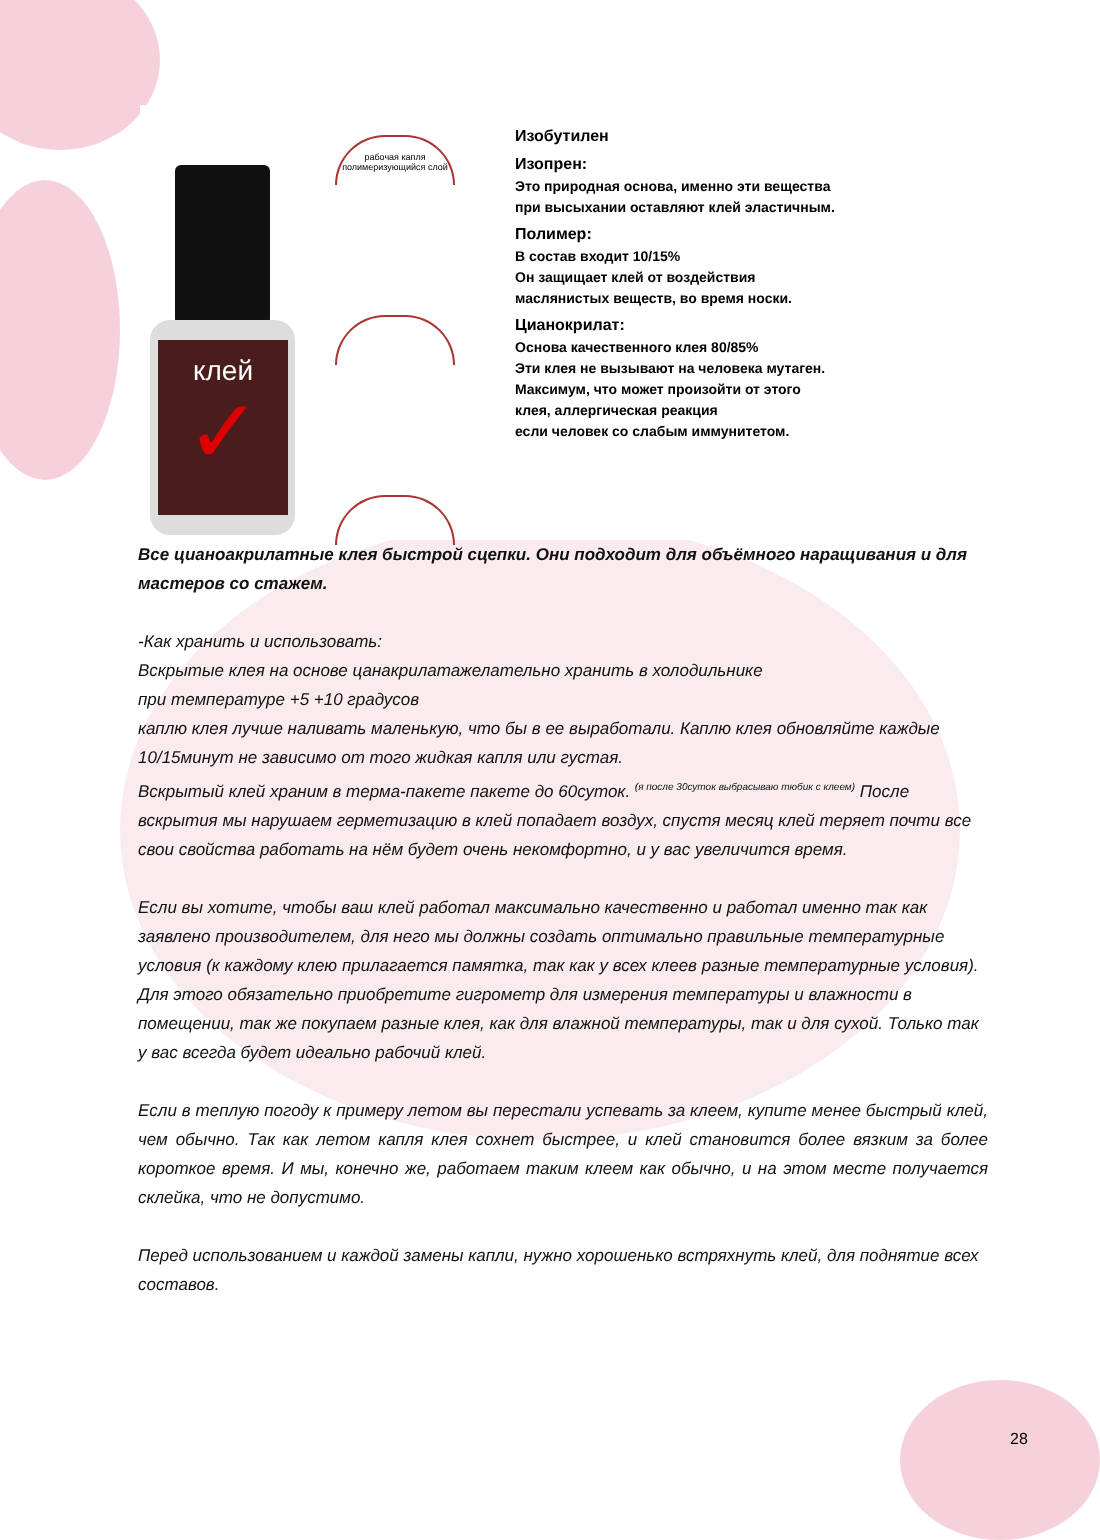клей
✓
рабочая капля
полимеризующийся слой
Изобутилен
Изопрен:
Это природная основа, именно эти вещества
при высыхании оставляют клей эластичным.
Полимер:
В состав входит 10/15%
Он защищает клей от воздействия
маслянистых веществ, во время носки.
Цианокрилат:
Основа качественного клея 80/85%
Эти клея не вызывают на человека мутаген.
Максимум, что может произойти от этого
клея, аллергическая реакция
если человек со слабым иммунитетом.
Все цианоакрилатные клея быстрой сцепки. Они подходит для объёмного наращивания и для мастеров со стажем.
-Как хранить и использовать:
Вскрытые клея на основе цанакрилатажелательно хранить в холодильнике
при температуре +5 +10 градусов
каплю клея лучше наливать маленькую, что бы в ее выработали. Каплю клея обновляйте каждые 10/15минут не зависимо от того жидкая капля или густая.
Вскрытый клей храним в терма-пакете пакете до 60суток. <sup>(я после 30суток выбрасываю тюбик с клеем)</sup> После вскрытия мы нарушаем герметизацию в клей попадает воздух, спустя месяц клей теряет почти все свои свойства работать на нём будет очень некомфортно, и у вас увеличится время.
Если вы хотите, чтобы ваш клей работал максимально качественно и работал именно так как заявлено производителем, для него мы должны создать оптимально правильные температурные условия (к каждому клею прилагается памятка, так как у всех клеев разные температурные условия). Для этого обязательно приобретите гигрометр для измерения температуры и влажности в помещении, так же покупаем разные клея, как для влажной температуры, так и для сухой. Только так у вас всегда будет идеально рабочий клей.
Если в теплую погоду к примеру летом вы перестали успевать за клеем, купите менее быстрый клей, чем обычно. Так как летом капля клея сохнет быстрее, и клей становится более вязким за более короткое время. И мы, конечно же, работаем таким клеем как обычно, и на этом месте получается склейка, что не допустимо.
Перед использованием и каждой замены капли, нужно хорошенько встряхнуть клей, для поднятие всех составов.
28